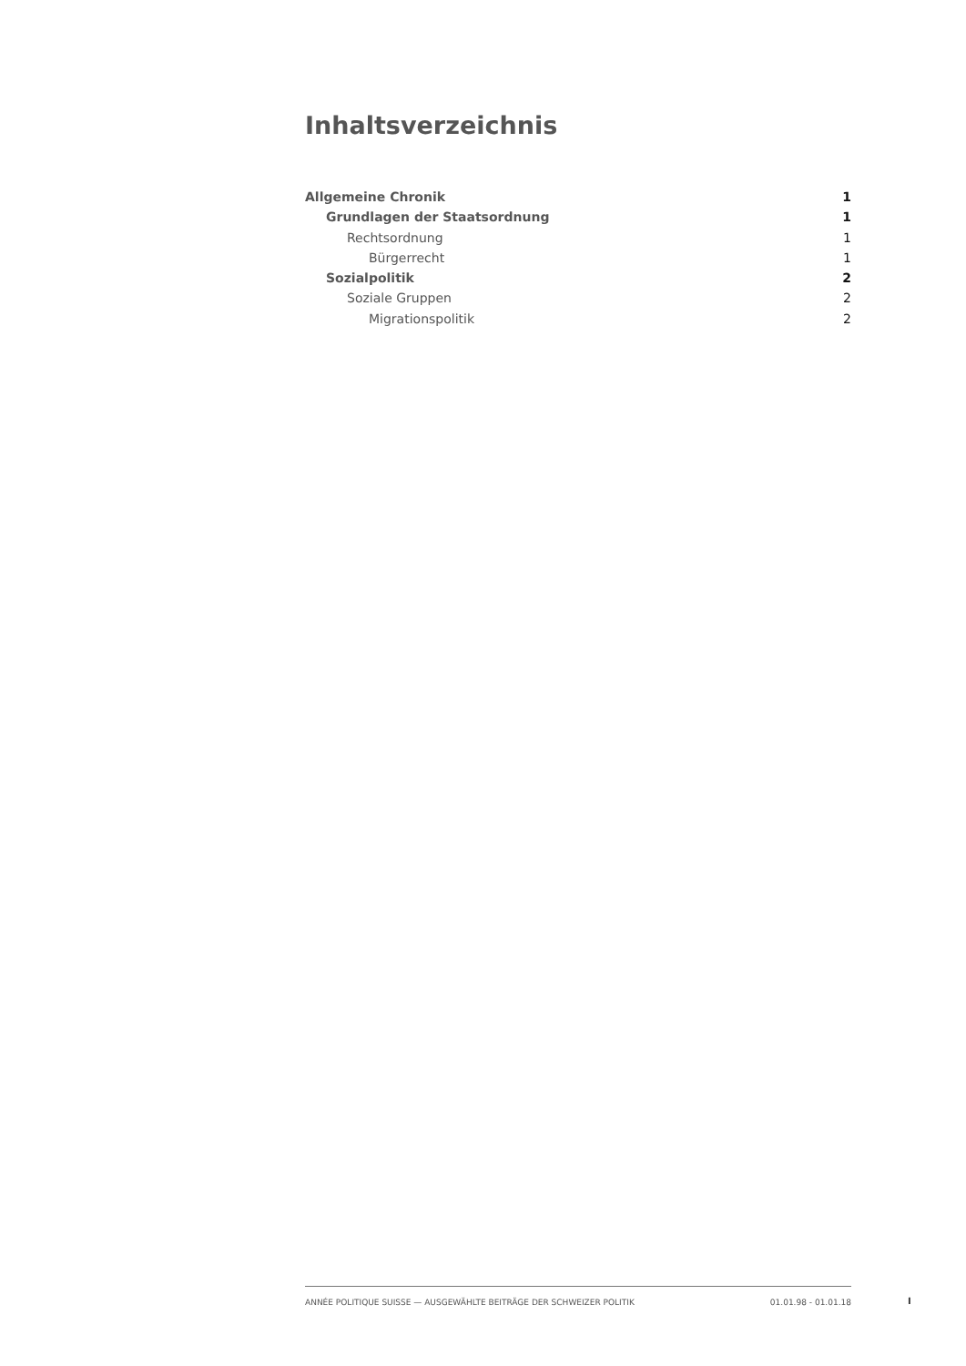Inhaltsverzeichnis
Allgemeine Chronik 1
Grundlagen der Staatsordnung 1
Rechtsordnung 1
Bürgerrecht 1
Sozialpolitik 2
Soziale Gruppen 2
Migrationspolitik 2
ANNÉE POLITIQUE SUISSE — AUSGEWÄHLTE BEITRÄGE DER SCHWEIZER POLITIK 01.01.98 - 01.01.18
I